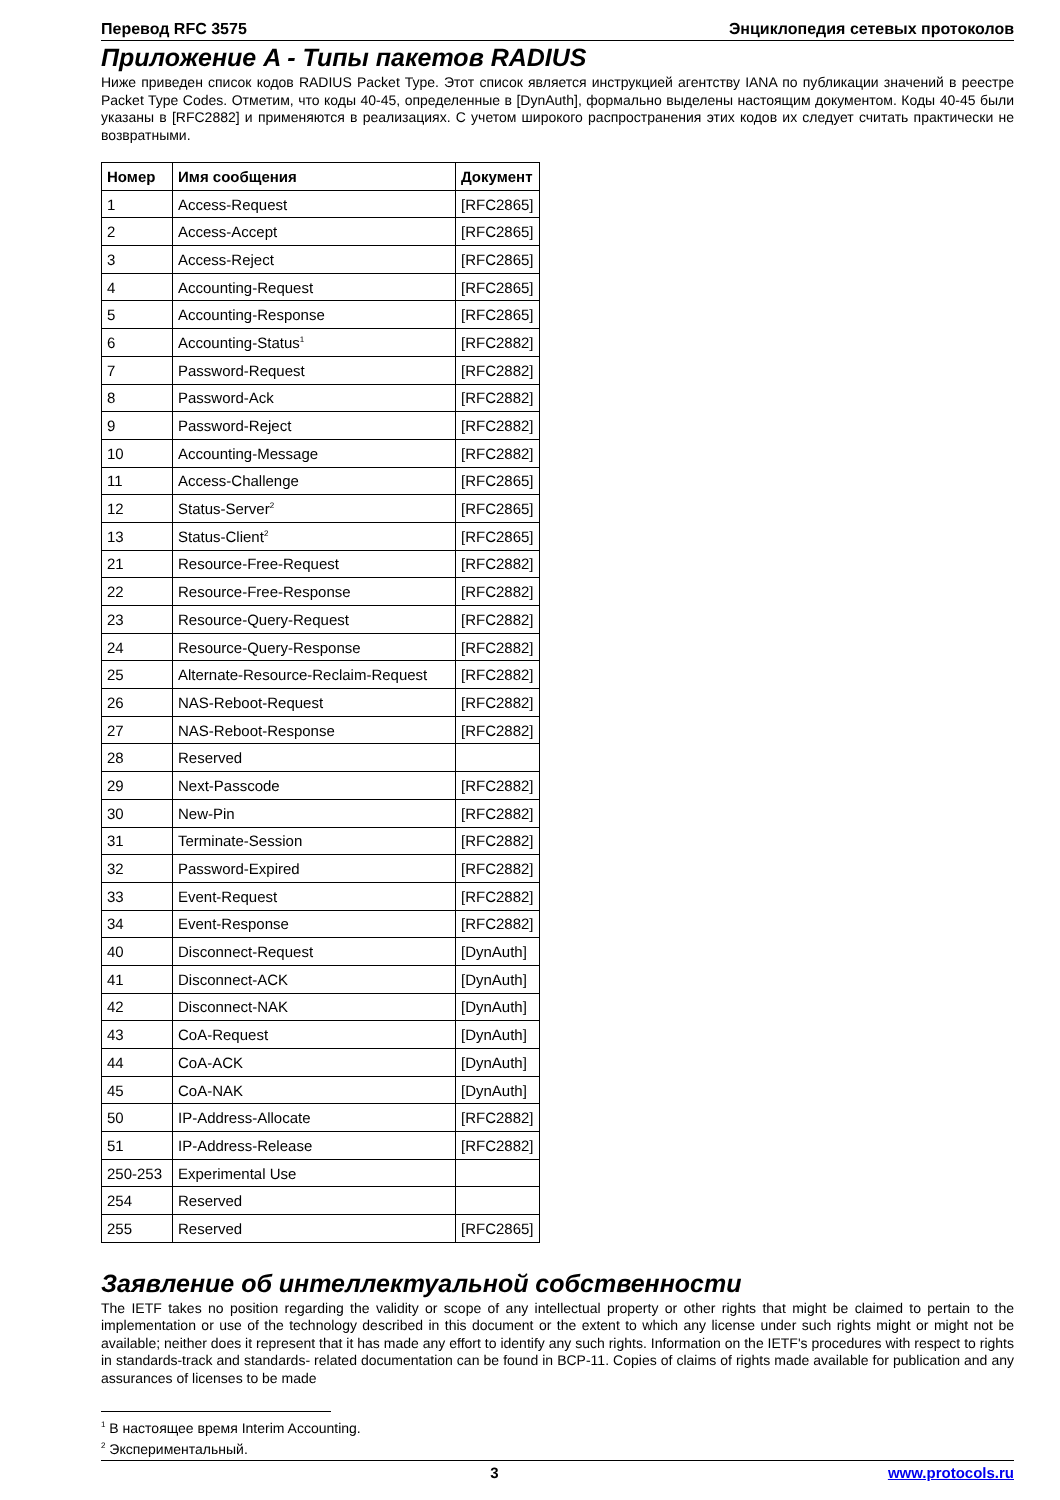Перевод RFC 3575 Энциклопедия сетевых протоколов
Приложение A - Типы пакетов RADIUS
Ниже приведен список кодов RADIUS Packet Type. Этот список является инструкцией агентству IANA по публикации значений в реестре Packet Type Codes. Отметим, что коды 40-45, определенные в [DynAuth], формально выделены настоящим документом. Коды 40-45 были указаны в [RFC2882] и применяются в реализациях. С учетом широкого распространения этих кодов их следует считать практически не возвратными.
| Номер | Имя сообщения | Документ |
| --- | --- | --- |
| 1 | Access-Request | [RFC2865] |
| 2 | Access-Accept | [RFC2865] |
| 3 | Access-Reject | [RFC2865] |
| 4 | Accounting-Request | [RFC2865] |
| 5 | Accounting-Response | [RFC2865] |
| 6 | Accounting-Status<sup>1</sup> | [RFC2882] |
| 7 | Password-Request | [RFC2882] |
| 8 | Password-Ack | [RFC2882] |
| 9 | Password-Reject | [RFC2882] |
| 10 | Accounting-Message | [RFC2882] |
| 11 | Access-Challenge | [RFC2865] |
| 12 | Status-Server<sup>2</sup> | [RFC2865] |
| 13 | Status-Client<sup>2</sup> | [RFC2865] |
| 21 | Resource-Free-Request | [RFC2882] |
| 22 | Resource-Free-Response | [RFC2882] |
| 23 | Resource-Query-Request | [RFC2882] |
| 24 | Resource-Query-Response | [RFC2882] |
| 25 | Alternate-Resource-Reclaim-Request | [RFC2882] |
| 26 | NAS-Reboot-Request | [RFC2882] |
| 27 | NAS-Reboot-Response | [RFC2882] |
| 28 | Reserved | |
| 29 | Next-Passcode | [RFC2882] |
| 30 | New-Pin | [RFC2882] |
| 31 | Terminate-Session | [RFC2882] |
| 32 | Password-Expired | [RFC2882] |
| 33 | Event-Request | [RFC2882] |
| 34 | Event-Response | [RFC2882] |
| 40 | Disconnect-Request | [DynAuth] |
| 41 | Disconnect-ACK | [DynAuth] |
| 42 | Disconnect-NAK | [DynAuth] |
| 43 | CoA-Request | [DynAuth] |
| 44 | CoA-ACK | [DynAuth] |
| 45 | CoA-NAK | [DynAuth] |
| 50 | IP-Address-Allocate | [RFC2882] |
| 51 | IP-Address-Release | [RFC2882] |
| 250-253 | Experimental Use | |
| 254 | Reserved | |
| 255 | Reserved | [RFC2865] |
Заявление об интеллектуальной собственности
The IETF takes no position regarding the validity or scope of any intellectual property or other rights that might be claimed to pertain to the implementation or use of the technology described in this document or the extent to which any license under such rights might or might not be available; neither does it represent that it has made any effort to identify any such rights. Information on the IETF's procedures with respect to rights in standards-track and standards- related documentation can be found in BCP-11. Copies of claims of rights made available for publication and any assurances of licenses to be made
<sup>1</sup> В настоящее время Interim Accounting.
<sup>2</sup> Экспериментальный.
3 www.protocols.ru